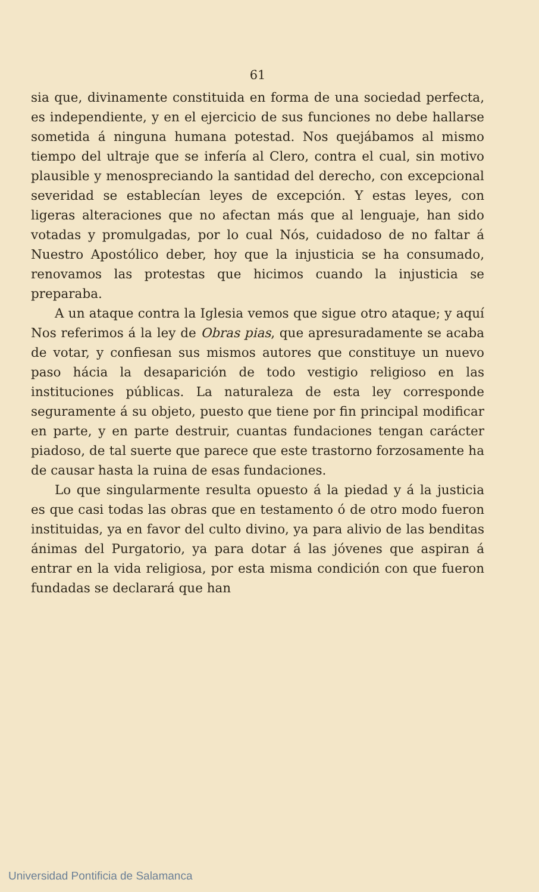61
sia que, divinamente constituida en forma de una sociedad perfecta, es independiente, y en el ejercicio de sus funciones no debe hallarse sometida á ninguna humana potestad. Nos quejábamos al mismo tiempo del ultraje que se infería al Clero, contra el cual, sin motivo plausible y menospreciando la santidad del derecho, con excepcional severidad se establecían leyes de excepción. Y estas leyes, con ligeras alteraciones que no afectan más que al lenguaje, han sido votadas y promulgadas, por lo cual Nós, cuidadoso de no faltar á Nuestro Apostólico deber, hoy que la injusticia se ha consumado, renovamos las protestas que hicimos cuando la injusticia se preparaba.
A un ataque contra la Iglesia vemos que sigue otro ataque; y aquí Nos referimos á la ley de Obras pias, que apresuradamente se acaba de votar, y confiesan sus mismos autores que constituye un nuevo paso hácia la desaparición de todo vestigio religioso en las instituciones públicas. La naturaleza de esta ley corresponde seguramente á su objeto, puesto que tiene por fin principal modificar en parte, y en parte destruir, cuantas fundaciones tengan carácter piadoso, de tal suerte que parece que este trastorno forzosamente ha de causar hasta la ruina de esas fundaciones.
Lo que singularmente resulta opuesto á la piedad y á la justicia es que casi todas las obras que en testamento ó de otro modo fueron instituidas, ya en favor del culto divino, ya para alivio de las benditas ánimas del Purgatorio, ya para dotar á las jóvenes que aspiran á entrar en la vida religiosa, por esta misma condición con que fueron fundadas se declarará que han
Universidad Pontificia de Salamanca